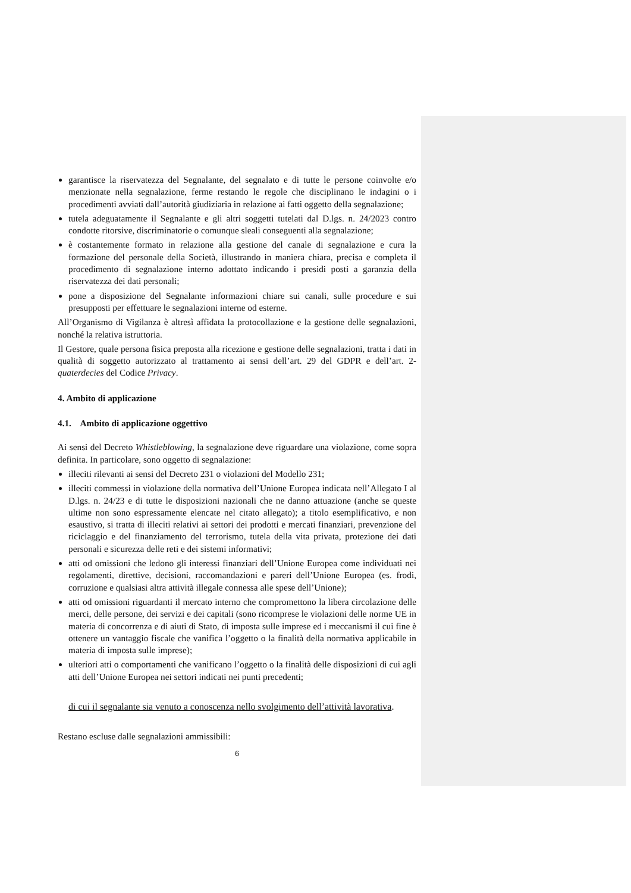garantisce la riservatezza del Segnalante, del segnalato e di tutte le persone coinvolte e/o menzionate nella segnalazione, ferme restando le regole che disciplinano le indagini o i procedimenti avviati dall’autorità giudiziaria in relazione ai fatti oggetto della segnalazione;
tutela adeguatamente il Segnalante e gli altri soggetti tutelati dal D.lgs. n. 24/2023 contro condotte ritorsive, discriminatorie o comunque sleali conseguenti alla segnalazione;
è costantemente formato in relazione alla gestione del canale di segnalazione e cura la formazione del personale della Società, illustrando in maniera chiara, precisa e completa il procedimento di segnalazione interno adottato indicando i presidi posti a garanzia della riservatezza dei dati personali;
pone a disposizione del Segnalante informazioni chiare sui canali, sulle procedure e sui presupposti per effettuare le segnalazioni interne od esterne.
All’Organismo di Vigilanza è altresì affidata la protocollazione e la gestione delle segnalazioni, nonché la relativa istruttoria.
Il Gestore, quale persona fisica preposta alla ricezione e gestione delle segnalazioni, tratta i dati in qualità di soggetto autorizzato al trattamento ai sensi dell’art. 29 del GDPR e dell’art. 2-quaterdecies del Codice Privacy.
4. Ambito di applicazione
4.1. Ambito di applicazione oggettivo
Ai sensi del Decreto Whistleblowing, la segnalazione deve riguardare una violazione, come sopra definita. In particolare, sono oggetto di segnalazione:
illeciti rilevanti ai sensi del Decreto 231 o violazioni del Modello 231;
illeciti commessi in violazione della normativa dell’Unione Europea indicata nell’Allegato I al D.lgs. n. 24/23 e di tutte le disposizioni nazionali che ne danno attuazione (anche se queste ultime non sono espressamente elencate nel citato allegato); a titolo esemplificativo, e non esaustivo, si tratta di illeciti relativi ai settori dei prodotti e mercati finanziari, prevenzione del riciclaggio e del finanziamento del terrorismo, tutela della vita privata, protezione dei dati personali e sicurezza delle reti e dei sistemi informativi;
atti od omissioni che ledono gli interessi finanziari dell’Unione Europea come individuati nei regolamenti, direttive, decisioni, raccomandazioni e pareri dell’Unione Europea (es. frodi, corruzione e qualsiasi altra attività illegale connessa alle spese dell’Unione);
atti od omissioni riguardanti il mercato interno che compromettono la libera circolazione delle merci, delle persone, dei servizi e dei capitali (sono ricomprese le violazioni delle norme UE in materia di concorrenza e di aiuti di Stato, di imposta sulle imprese ed i meccanismi il cui fine è ottenere un vantaggio fiscale che vanifica l’oggetto o la finalità della normativa applicabile in materia di imposta sulle imprese);
ulteriori atti o comportamenti che vanificano l’oggetto o la finalità delle disposizioni di cui agli atti dell’Unione Europea nei settori indicati nei punti precedenti;
di cui il segnalante sia venuto a conoscenza nello svolgimento dell’attività lavorativa.
Restano escluse dalle segnalazioni ammissibili:
6